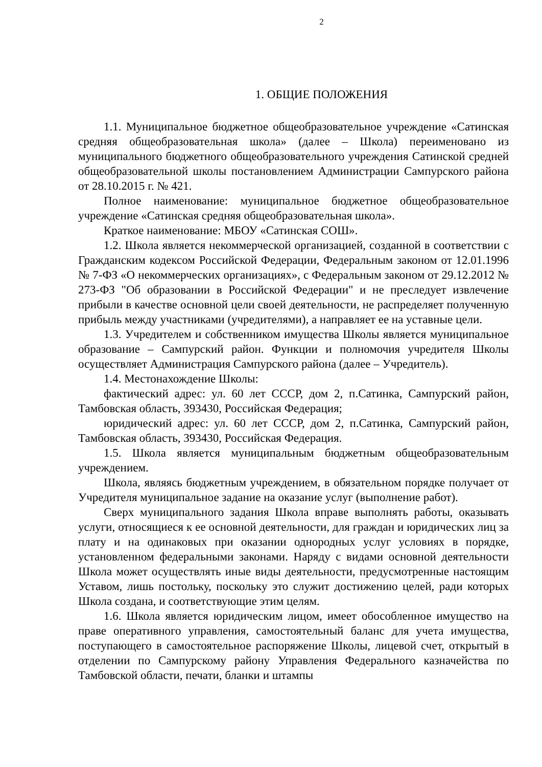2
1. ОБЩИЕ ПОЛОЖЕНИЯ
1.1. Муниципальное бюджетное общеобразовательное учреждение «Сатинская средняя общеобразовательная школа» (далее – Школа) переименовано из муниципального бюджетного общеобразовательного учреждения Сатинской средней общеобразовательной школы постановлением Администрации Сампурского района от 28.10.2015 г. № 421.
Полное наименование: муниципальное бюджетное общеобразовательное учреждение «Сатинская средняя общеобразовательная школа».
Краткое наименование: МБОУ «Сатинская СОШ».
1.2. Школа является некоммерческой организацией, созданной в соответствии с Гражданским кодексом Российской Федерации, Федеральным законом от 12.01.1996 № 7-ФЗ «О некоммерческих организациях», с Федеральным законом от 29.12.2012 № 273-ФЗ "Об образовании в Российской Федерации" и не преследует извлечение прибыли в качестве основной цели своей деятельности, не распределяет полученную прибыль между участниками (учредителями), а направляет ее на уставные цели.
1.3. Учредителем и собственником имущества Школы является муниципальное образование – Сампурский район. Функции и полномочия учредителя Школы осуществляет Администрация Сампурского района (далее – Учредитель).
1.4. Местонахождение Школы:
фактический адрес: ул. 60 лет СССР, дом 2, п.Сатинка, Сампурский район, Тамбовская область, 393430, Российская Федерация;
юридический адрес: ул. 60 лет СССР, дом 2, п.Сатинка, Сампурский район, Тамбовская область, 393430, Российская Федерация.
1.5. Школа является муниципальным бюджетным общеобразовательным учреждением.
Школа, являясь бюджетным учреждением, в обязательном порядке получает от Учредителя муниципальное задание на оказание услуг (выполнение работ).
Сверх муниципального задания Школа вправе выполнять работы, оказывать услуги, относящиеся к ее основной деятельности, для граждан и юридических лиц за плату и на одинаковых при оказании однородных услуг условиях в порядке, установленном федеральными законами. Наряду с видами основной деятельности Школа может осуществлять иные виды деятельности, предусмотренные настоящим Уставом, лишь постольку, поскольку это служит достижению целей, ради которых Школа создана, и соответствующие этим целям.
1.6. Школа является юридическим лицом, имеет обособленное имущество на праве оперативного управления, самостоятельный баланс для учета имущества, поступающего в самостоятельное распоряжение Школы, лицевой счет, открытый в отделении по Сампурскому району Управления Федерального казначейства по Тамбовской области, печати, бланки и штампы